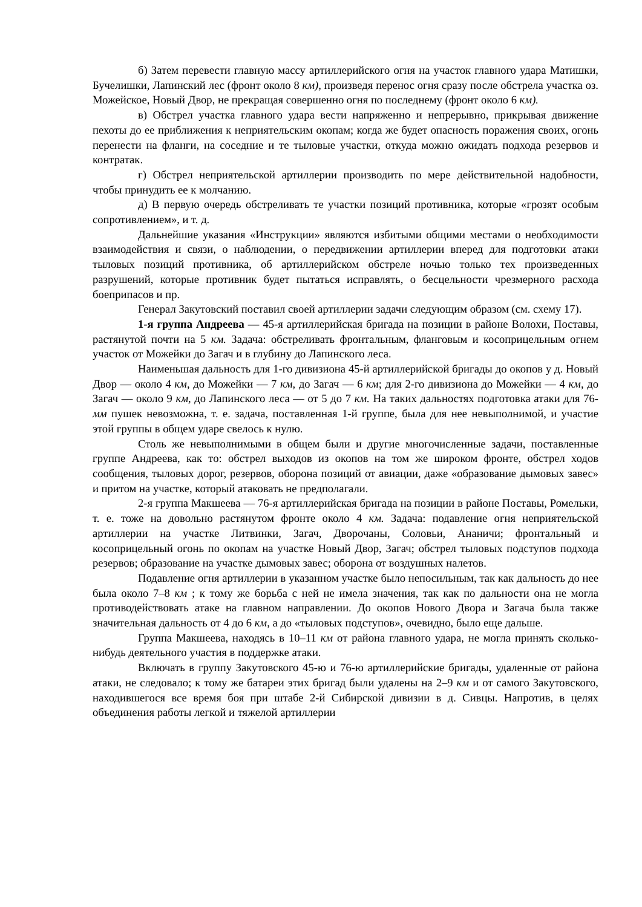б) Затем перевести главную массу артиллерийского огня на участок главного удара Матишки, Бучелишки, Лапинский лес (фронт около 8 км), произведя перенос огня сразу после обстрела участка оз. Можейское, Новый Двор, не прекращая совершенно огня по последнему (фронт около 6 км).
в) Обстрел участка главного удара вести напряженно и непрерывно, прикрывая движение пехоты до ее приближения к неприятельским окопам; когда же будет опасность поражения своих, огонь перенести на фланги, на соседние и те тыловые участки, откуда можно ожидать подхода резервов и контратак.
г) Обстрел неприятельской артиллерии производить по мере действительной надобности, чтобы принудить ее к молчанию.
д) В первую очередь обстреливать те участки позиций противника, которые «грозят особым сопротивлением», и т. д.
Дальнейшие указания «Инструкции» являются избитыми общими местами о необходимости взаимодействия и связи, о наблюдении, о передвижении артиллерии вперед для подготовки атаки тыловых позиций противника, об артиллерийском обстреле ночью только тех произведенных разрушений, которые противник будет пытаться исправлять, о бесцельности чрезмерного расхода боеприпасов и пр.
Генерал Закутовский поставил своей артиллерии задачи следующим образом (см. схему 17).
1-я группа Андреева — 45-я артиллерийская бригада на позиции в районе Волохи, Поставы, растянутой почти на 5 км. Задача: обстреливать фронтальным, фланговым и косоприцельным огнем участок от Можейки до Загач и в глубину до Лапинского леса.
Наименьшая дальность для 1-го дивизиона 45-й артиллерийской бригады до окопов у д. Новый Двор — около 4 км, до Можейки — 7 км, до Загач — 6 км; для 2-го дивизиона до Можейки — 4 км, до Загач — около 9 км, до Лапинского леса — от 5 до 7 км. На таких дальностях подготовка атаки для 76-мм пушек невозможна, т. е. задача, поставленная 1-й группе, была для нее невыполнимой, и участие этой группы в общем ударе свелось к нулю.
Столь же невыполнимыми в общем были и другие многочисленные задачи, поставленные группе Андреева, как то: обстрел выходов из окопов на том же широком фронте, обстрел ходов сообщения, тыловых дорог, резервов, оборона позиций от авиации, даже «образование дымовых завес» и притом на участке, который атаковать не предполагали.
2-я группа Макшеева — 76-я артиллерийская бригада на позиции в районе Поставы, Ромельки, т. е. тоже на довольно растянутом фронте около 4 км. Задача: подавление огня неприятельской артиллерии на участке Литвинки, Загач, Дворочаны, Соловьи, Ананичи; фронтальный и косоприцельный огонь по окопам на участке Новый Двор, Загач; обстрел тыловых подступов подхода резервов; образование на участке дымовых завес; оборона от воздушных налетов.
Подавление огня артиллерии в указанном участке было непосильным, так как дальность до нее была около 7–8 км ; к тому же борьба с ней не имела значения, так как по дальности она не могла противодействовать атаке на главном направлении. До окопов Нового Двора и Загача была также значительная дальность от 4 до 6 км, а до «тыловых подступов», очевидно, было еще дальше.
Группа Макшеева, находясь в 10–11 км от района главного удара, не могла принять сколько-нибудь деятельного участия в поддержке атаки.
Включать в группу Закутовского 45-ю и 76-ю артиллерийские бригады, удаленные от района атаки, не следовало; к тому же батареи этих бригад были удалены на 2–9 км и от самого Закутовского, находившегося все время боя при штабе 2-й Сибирской дивизии в д. Сивцы. Напротив, в целях объединения работы легкой и тяжелой артиллерии